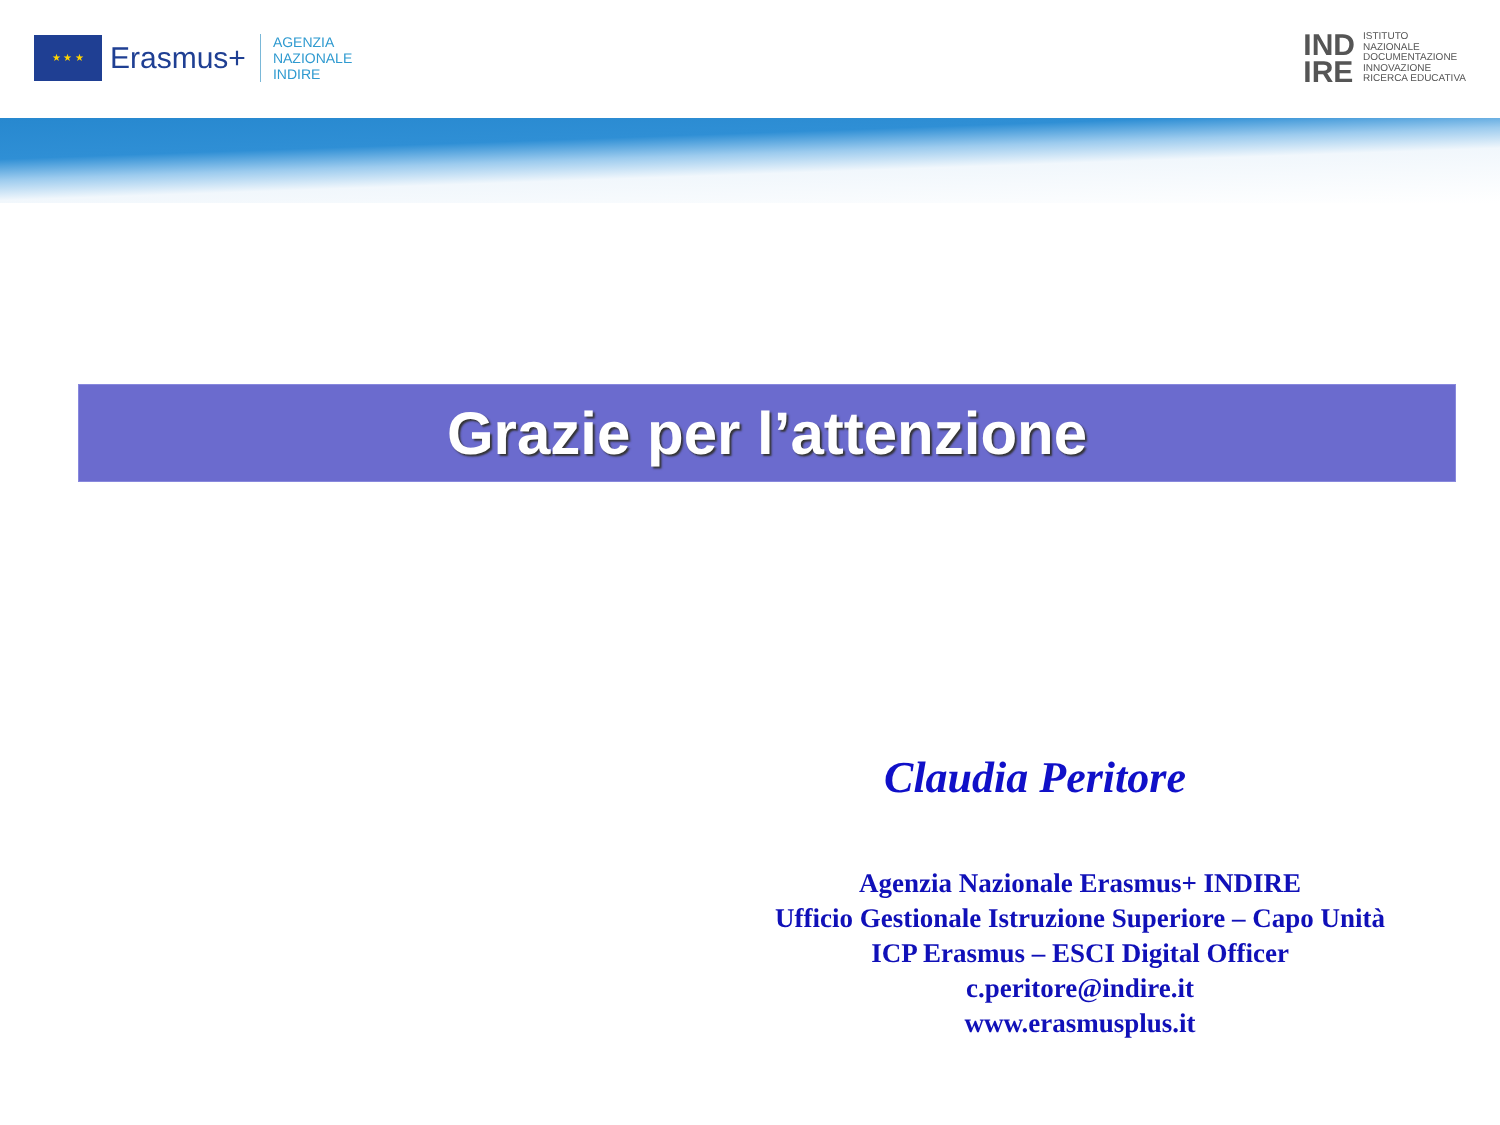★ ★ ★
Erasmus+
AGENZIA
NAZIONALE
INDIRE
IND
IRE
ISTITUTO
NAZIONALE
DOCUMENTAZIONE
INNOVAZIONE
RICERCA EDUCATIVA
Grazie per l’attenzione
Claudia Peritore
Agenzia Nazionale Erasmus+ INDIRE
Ufficio Gestionale Istruzione Superiore – Capo Unità
ICP Erasmus – ESCI Digital Officer
c.peritore@indire.it
www.erasmusplus.it